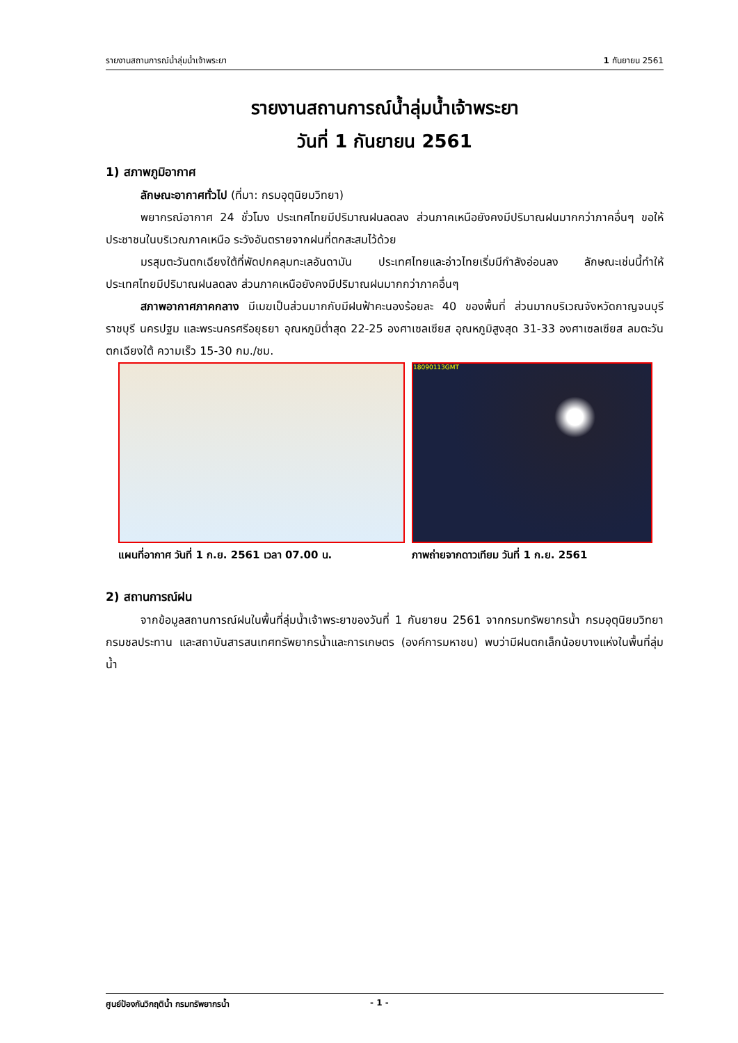รายงานสถานการณ์น้ำลุ่มน้ำเจ้าพระยา 1 กันยายน 2561
รายงานสถานการณ์น้ำลุ่มน้ำเจ้าพระยา
วันที่ 1 กันยายน 2561
1) สภาพภูมิอากาศ
ลักษณะอากาศทั่วไป (ที่มา: กรมอุตุนิยมวิทยา)
พยากรณ์อากาศ 24 ชั่วโมง ประเทศไทยมีปริมาณฝนลดลง ส่วนภาคเหนือยังคงมีปริมาณฝนมากกว่าภาคอื่นๆ ขอให้ประชาชนในบริเวณภาคเหนือ ระวังอันตรายจากฝนที่ตกสะสมไว้ด้วย
มรสุมตะวันตกเฉียงใต้ที่พัดปกคลุมทะเลอันดามัน ประเทศไทยและอ่าวไทยเริ่มมีกำลังอ่อนลง ลักษณะเช่นนี้ทำให้ประเทศไทยมีปริมาณฝนลดลง ส่วนภาคเหนือยังคงมีปริมาณฝนมากกว่าภาคอื่นๆ
สภาพอากาศภาคกลาง มีเมฆเป็นส่วนมากกับมีฝนฟ้าคะนองร้อยละ 40 ของพื้นที่ ส่วนมากบริเวณจังหวัดกาญจนบุรี ราชบุรี นครปฐม และพระนครศรีอยุธยา อุณหภูมิต่ำสุด 22-25 องศาเซลเซียส อุณหภูมิสูงสุด 31-33 องศาเซลเซียส ลมตะวันตกเฉียงใต้ ความเร็ว 15-30 กม./ชม.
แผนที่อากาศ วันที่ 1 ก.ย. 2561 เวลา 07.00 น.
18090113GMT
ภาพถ่ายจากดาวเทียม วันที่ 1 ก.ย. 2561
2) สถานการณ์ฝน
จากข้อมูลสถานการณ์ฝนในพื้นที่ลุ่มน้ำเจ้าพระยาของวันที่ 1 กันยายน 2561 จากกรมทรัพยากรน้ำ กรมอุตุนิยมวิทยา กรมชลประทาน และสถาบันสารสนเทศทรัพยากรน้ำและการเกษตร (องค์การมหาชน) พบว่ามีฝนตกเล็กน้อยบางแห่งในพื้นที่ลุ่มน้ำ
ศูนย์ป้องกันวิกฤติน้ำ กรมทรัพยากรน้ำ - 1 -